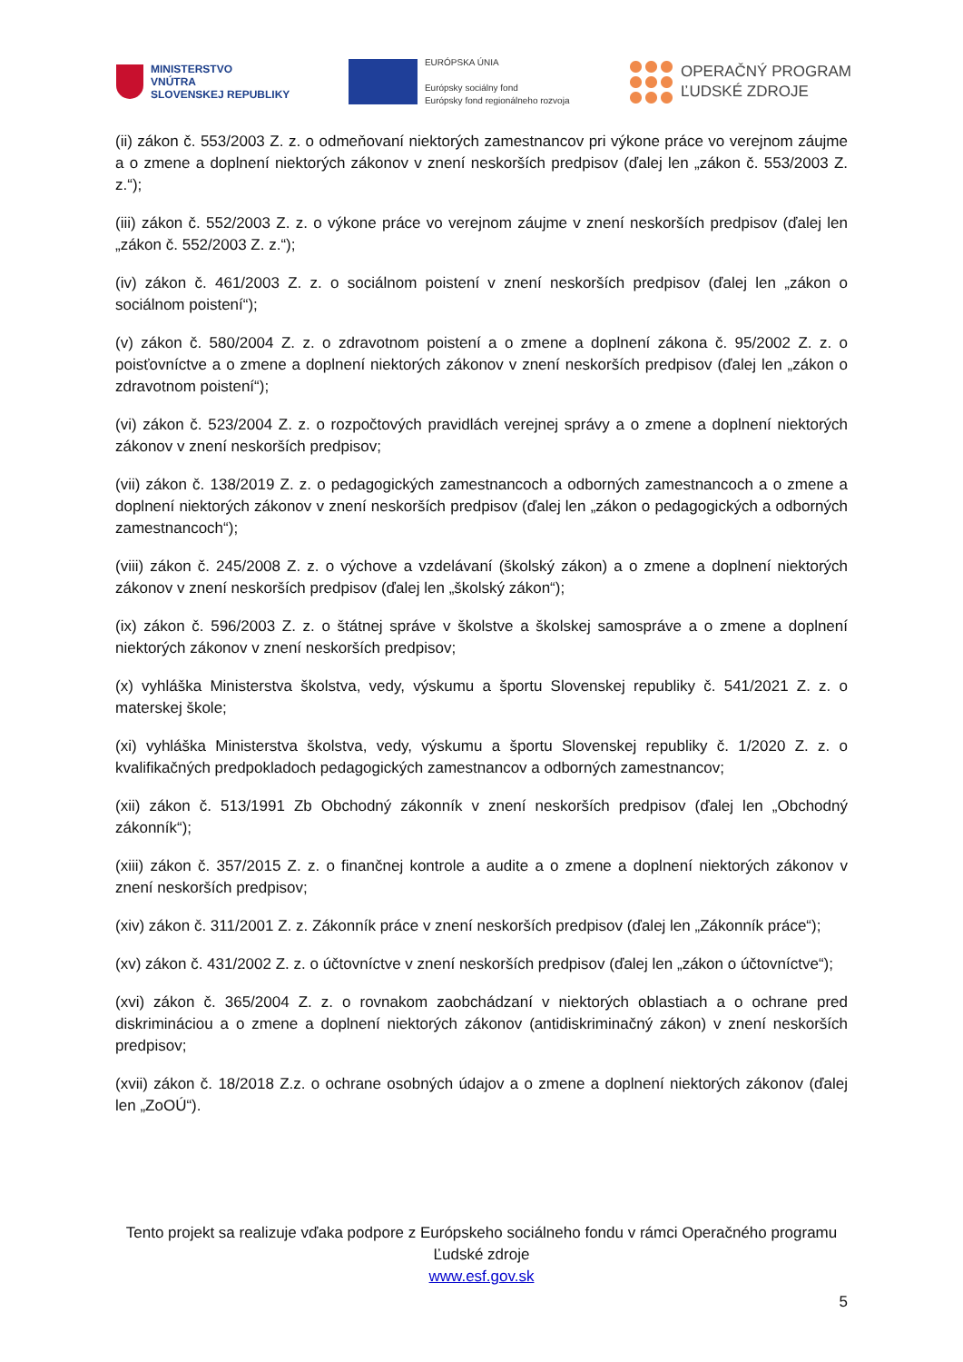MINISTERSTVO
VNÚTRA
SLOVENSKEJ REPUBLIKY
EURÓPSKA ÚNIA
Európsky sociálny fond
Európsky fond regionálneho rozvoja
OPERAČNÝ PROGRAM
ĽUDSKÉ ZDROJE
(ii) zákon č. 553/2003 Z. z. o odmeňovaní niektorých zamestnancov pri výkone práce vo verejnom záujme a o zmene a doplnení niektorých zákonov v znení neskorších predpisov (ďalej len „zákon č. 553/2003 Z. z.“);
(iii) zákon č. 552/2003 Z. z. o výkone práce vo verejnom záujme v znení neskorších predpisov (ďalej len „zákon č. 552/2003 Z. z.“);
(iv) zákon č. 461/2003 Z. z. o sociálnom poistení v znení neskorších predpisov (ďalej len „zákon o sociálnom poistení“);
(v) zákon č. 580/2004 Z. z. o zdravotnom poistení a o zmene a doplnení zákona č. 95/2002 Z. z. o poisťovníctve a o zmene a doplnení niektorých zákonov v znení neskorších predpisov (ďalej len „zákon o zdravotnom poistení“);
(vi) zákon č. 523/2004 Z. z. o rozpočtových pravidlách verejnej správy a o zmene a doplnení niektorých zákonov v znení neskorších predpisov;
(vii) zákon č. 138/2019 Z. z. o pedagogických zamestnancoch a odborných zamestnancoch a o zmene a doplnení niektorých zákonov v znení neskorších predpisov (ďalej len „zákon o pedagogických a odborných zamestnancoch“);
(viii) zákon č. 245/2008 Z. z. o výchove a vzdelávaní (školský zákon) a o zmene a doplnení niektorých zákonov v znení neskorších predpisov (ďalej len „školský zákon“);
(ix) zákon č. 596/2003 Z. z. o štátnej správe v školstve a školskej samospráve a o zmene a doplnení niektorých zákonov v znení neskorších predpisov;
(x) vyhláška Ministerstva školstva, vedy, výskumu a športu Slovenskej republiky č. 541/2021 Z. z. o materskej škole;
(xi) vyhláška Ministerstva školstva, vedy, výskumu a športu Slovenskej republiky č. 1/2020 Z. z. o kvalifikačných predpokladoch pedagogických zamestnancov a odborných zamestnancov;
(xii) zákon č. 513/1991 Zb Obchodný zákonník v znení neskorších predpisov (ďalej len „Obchodný zákonník“);
(xiii) zákon č. 357/2015 Z. z. o finančnej kontrole a audite a o zmene a doplnení niektorých zákonov v znení neskorších predpisov;
(xiv) zákon č. 311/2001 Z. z. Zákonník práce v znení neskorších predpisov (ďalej len „Zákonník práce“);
(xv) zákon č. 431/2002 Z. z. o účtovníctve v znení neskorších predpisov (ďalej len „zákon o účtovníctve“);
(xvi) zákon č. 365/2004 Z. z. o rovnakom zaobchádzaní v niektorých oblastiach a o ochrane pred diskrimináciou a o zmene a doplnení niektorých zákonov (antidiskriminačný zákon) v znení neskorších predpisov;
(xvii) zákon č. 18/2018 Z.z. o ochrane osobných údajov a o zmene a doplnení niektorých zákonov (ďalej len „ZoOÚ“).
Tento projekt sa realizuje vďaka podpore z Európskeho sociálneho fondu v rámci Operačného programu Ľudské zdroje
www.esf.gov.sk
5